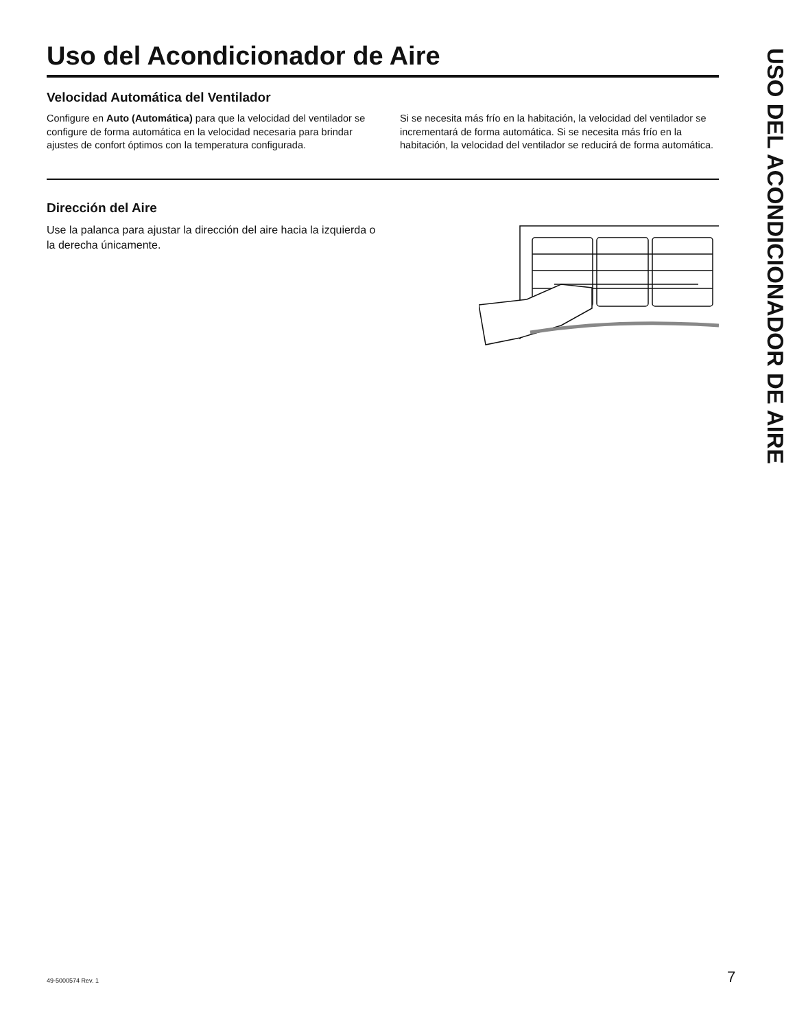Uso del Acondicionador de Aire
Velocidad Automática del Ventilador
Configure en Auto (Automática) para que la velocidad del ventilador se configure de forma automática en la velocidad necesaria para brindar ajustes de confort óptimos con la temperatura configurada.
Si se necesita más frío en la habitación, la velocidad del ventilador se incrementará de forma automática. Si se necesita más frío en la habitación, la velocidad del ventilador se reducirá de forma automática.
Dirección del Aire
Use la palanca para ajustar la dirección del aire hacia la izquierda o la derecha únicamente.
USO DEL ACONDICIONADOR DE AIRE
49-5000574 Rev. 1 7